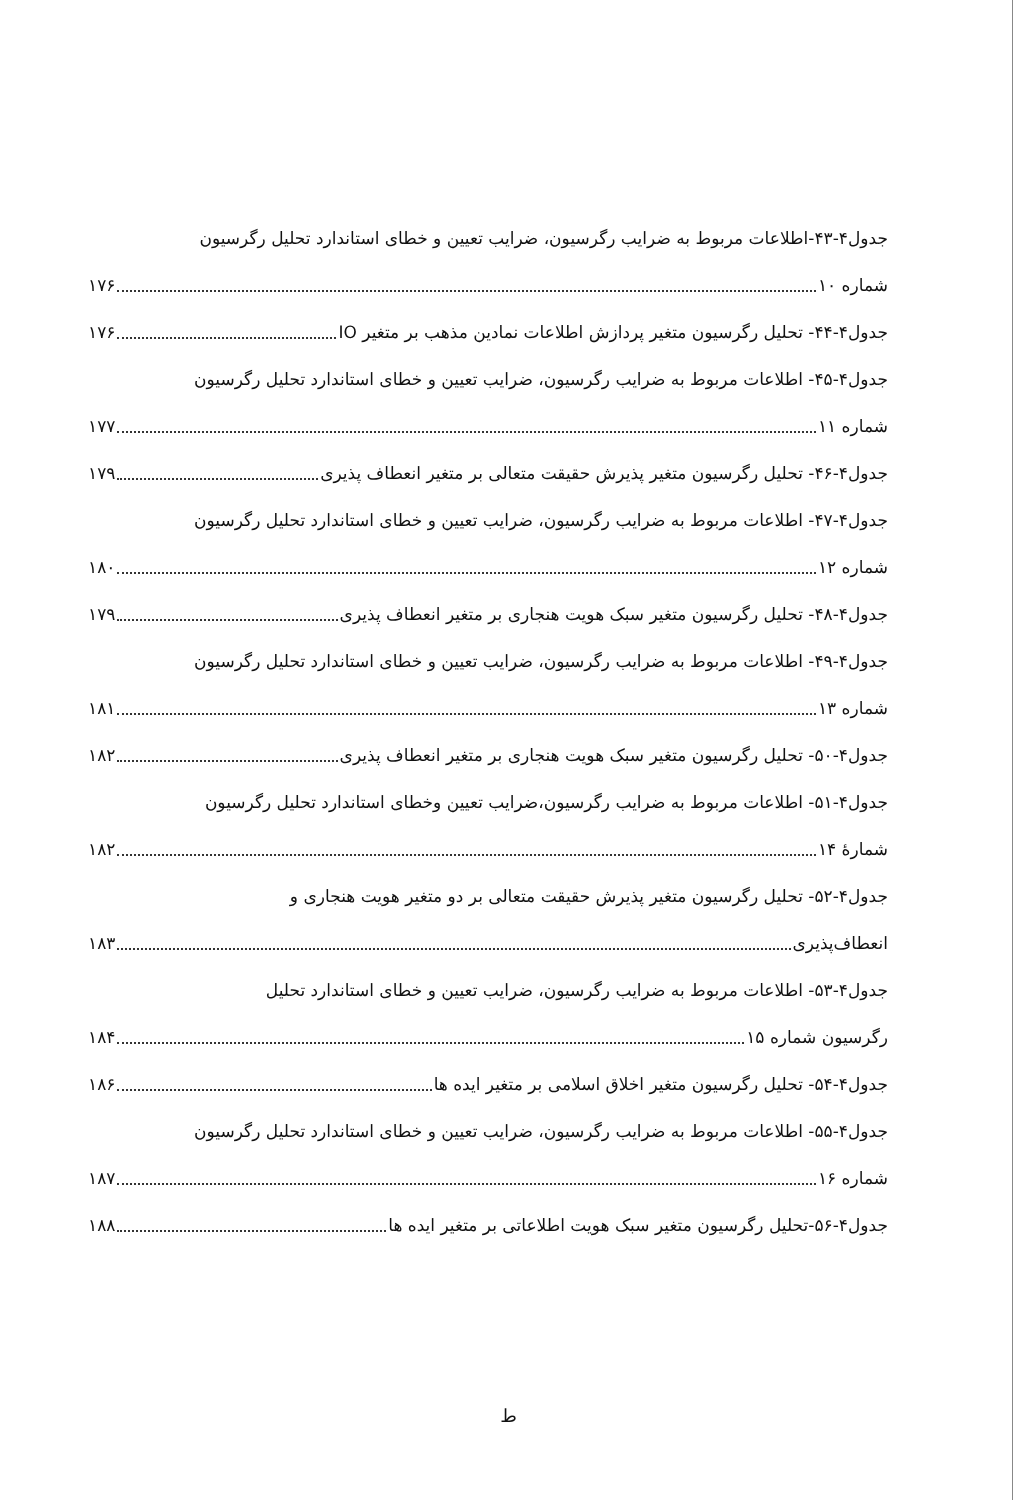جدول۴-۴۳-اطلاعات مربوط به ضرایب رگرسیون، ضرایب تعیین و خطای استاندارد تحلیل رگرسیون
شماره ۱۰ ۱۷۶
جدول۴-۴۴- تحلیل رگرسیون متغیر پردازش اطلاعات نمادین مذهب بر متغیر IO ۱۷۶
جدول۴-۴۵- اطلاعات مربوط به ضرایب رگرسیون، ضرایب تعیین و خطای استاندارد تحلیل رگرسیون
شماره ۱۱ ۱۷۷
جدول۴-۴۶- تحلیل رگرسیون متغیر پذیرش حقیقت متعالی بر متغیر انعطاف پذیری ۱۷۹
جدول۴-۴۷- اطلاعات مربوط به ضرایب رگرسیون، ضرایب تعیین و خطای استاندارد تحلیل رگرسیون
شماره ۱۲ ۱۸۰
جدول۴-۴۸- تحلیل رگرسیون متغیر سبک هویت هنجاری بر متغیر انعطاف پذیری ۱۷۹
جدول۴-۴۹- اطلاعات مربوط به ضرایب رگرسیون، ضرایب تعیین و خطای استاندارد تحلیل رگرسیون
شماره ۱۳ ۱۸۱
جدول۴-۵۰- تحلیل رگرسیون متغیر سبک هویت هنجاری بر متغیر انعطاف پذیری ۱۸۲
جدول۴-۵۱- اطلاعات مربوط به ضرایب رگرسیون،ضرایب تعیین وخطای استاندارد تحلیل رگرسیون
شمارهٔ ۱۴ ۱۸۲
جدول۴-۵۲- تحلیل رگرسیون متغیر پذیرش حقیقت متعالی بر دو متغیر هویت هنجاری و
انعطاف‌پذیری ۱۸۳
جدول۴-۵۳- اطلاعات مربوط به ضرایب رگرسیون، ضرایب تعیین و خطای استاندارد تحلیل
رگرسیون شماره ۱۵ ۱۸۴
جدول۴-۵۴- تحلیل رگرسیون متغیر اخلاق اسلامی بر متغیر ایده ها ۱۸۶
جدول۴-۵۵- اطلاعات مربوط به ضرایب رگرسیون، ضرایب تعیین و خطای استاندارد تحلیل رگرسیون
شماره ۱۶ ۱۸۷
جدول۴-۵۶-تحلیل رگرسیون متغیر سبک هویت اطلاعاتی بر متغیر ایده ها ۱۸۸
ط